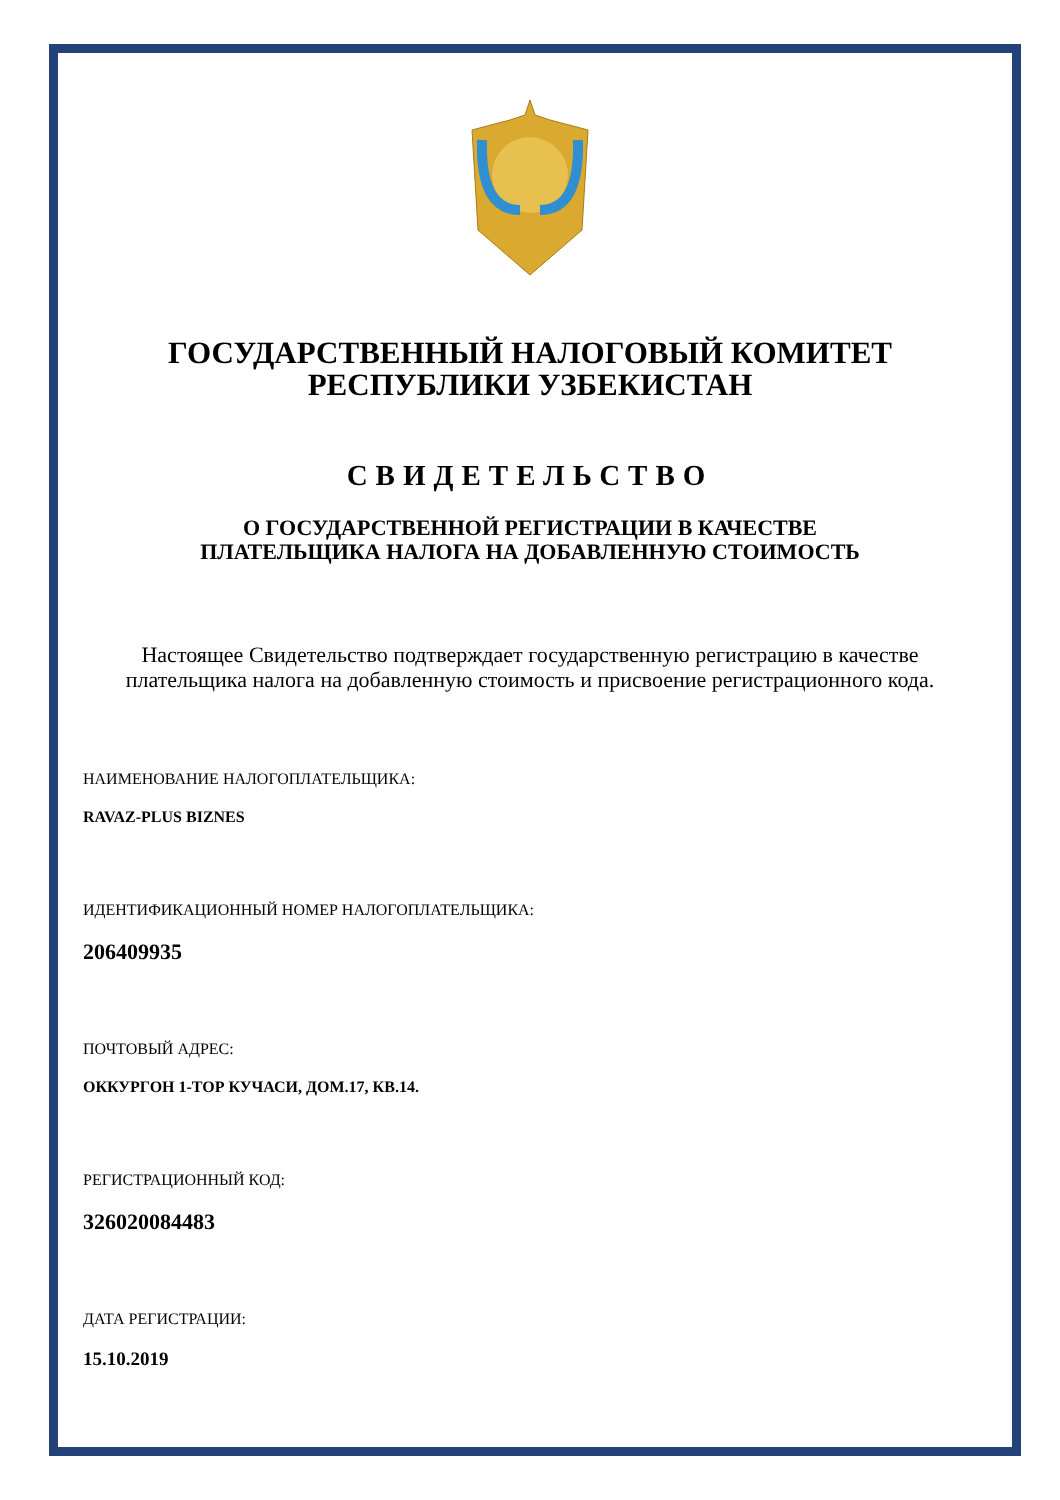ГОСУДАРСТВЕННЫЙ НАЛОГОВЫЙ КОМИТЕТ
РЕСПУБЛИКИ УЗБЕКИСТАН
СВИДЕТЕЛЬСТВО
О ГОСУДАРСТВЕННОЙ РЕГИСТРАЦИИ В КАЧЕСТВЕ
ПЛАТЕЛЬЩИКА НАЛОГА НА ДОБАВЛЕННУЮ СТОИМОСТЬ
Настоящее Свидетельство подтверждает государственную регистрацию в качестве плательщика налога на добавленную стоимость и присвоение регистрационного кода.
НАИМЕНОВАНИЕ НАЛОГОПЛАТЕЛЬЩИКА:
RAVAZ-PLUS BIZNES
ИДЕНТИФИКАЦИОННЫЙ НОМЕР НАЛОГОПЛАТЕЛЬЩИКА:
206409935
ПОЧТОВЫЙ АДРЕС:
ОККУРГОН 1-ТОР КУЧАСИ, ДОМ.17, КВ.14.
РЕГИСТРАЦИОННЫЙ КОД:
326020084483
ДАТА РЕГИСТРАЦИИ:
15.10.2019